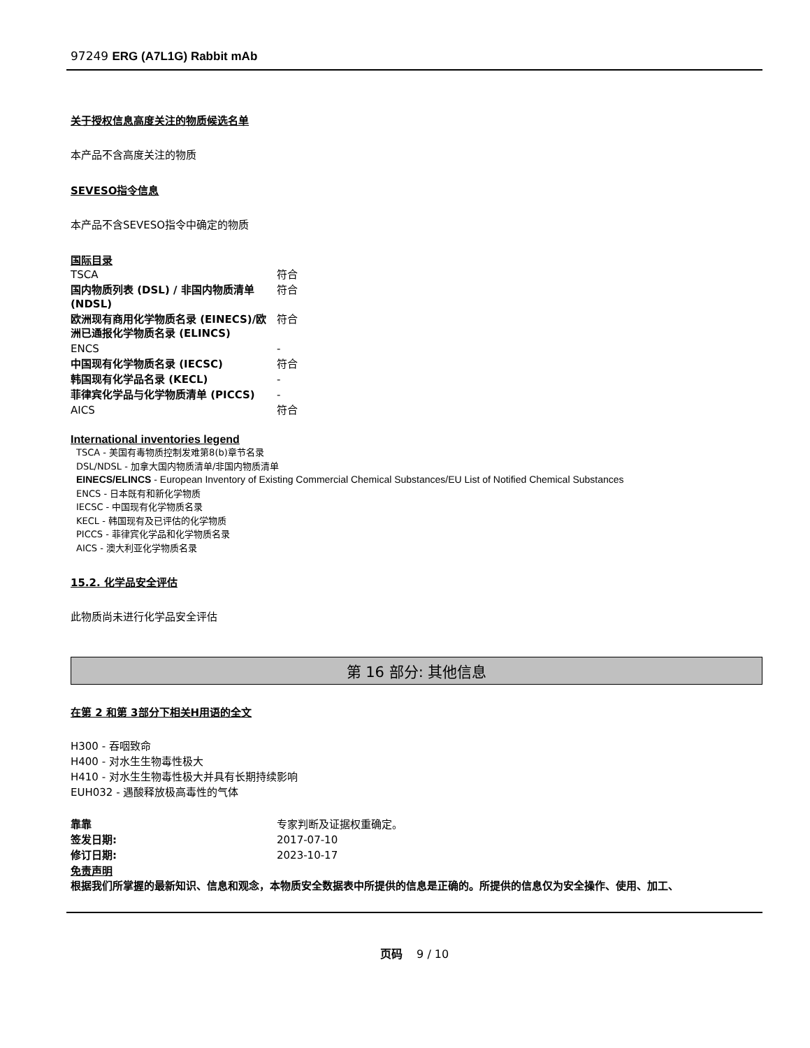97249 ERG (A7L1G) Rabbit mAb
关于授权信息高度关注的物质候选名单
本产品不含高度关注的物质
SEVESO指令信息
本产品不含SEVESO指令中确定的物质
国际目录
| TSCA | 符合 |
| 国内物质列表 (DSL) / 非国内物质清单 (NDSL) | 符合 |
| 欧洲现有商用化学物质名录 (EINECS)/欧洲已通报化学物质名录 (ELINCS) | 符合 |
| ENCS | - |
| 中国现有化学物质名录 (IECSC) | 符合 |
| 韩国现有化学品名录 (KECL) | - |
| 菲律宾化学品与化学物质清单 (PICCS) | - |
| AICS | 符合 |
International inventories legend
TSCA - 美国有毒物质控制发难第8(b)章节名录
DSL/NDSL - 加拿大国内物质清单/非国内物质清单
EINECS/ELINCS - European Inventory of Existing Commercial Chemical Substances/EU List of Notified Chemical Substances
ENCS - 日本既有和新化学物质
IECSC - 中国现有化学物质名录
KECL - 韩国现有及已评估的化学物质
PICCS - 菲律宾化学品和化学物质名录
AICS - 澳大利亚化学物质名录
15.2. 化学品安全评估
此物质尚未进行化学品安全评估
第 16 部分: 其他信息
在第 2 和第 3部分下相关H用语的全文
H300 - 吞咽致命
H400 - 对水生生物毒性极大
H410 - 对水生生物毒性极大并具有长期持续影响
EUH032 - 遇酸释放极高毒性的气体
| 靠靠 | 专家判断及证据权重确定。 |
| 签发日期: | 2017-07-10 |
| 修订日期: | 2023-10-17 |
免责声明
根据我们所掌握的最新知识、信息和观念，本物质安全数据表中所提供的信息是正确的。所提供的信息仅为安全操作、使用、加工、
页码 9 / 10